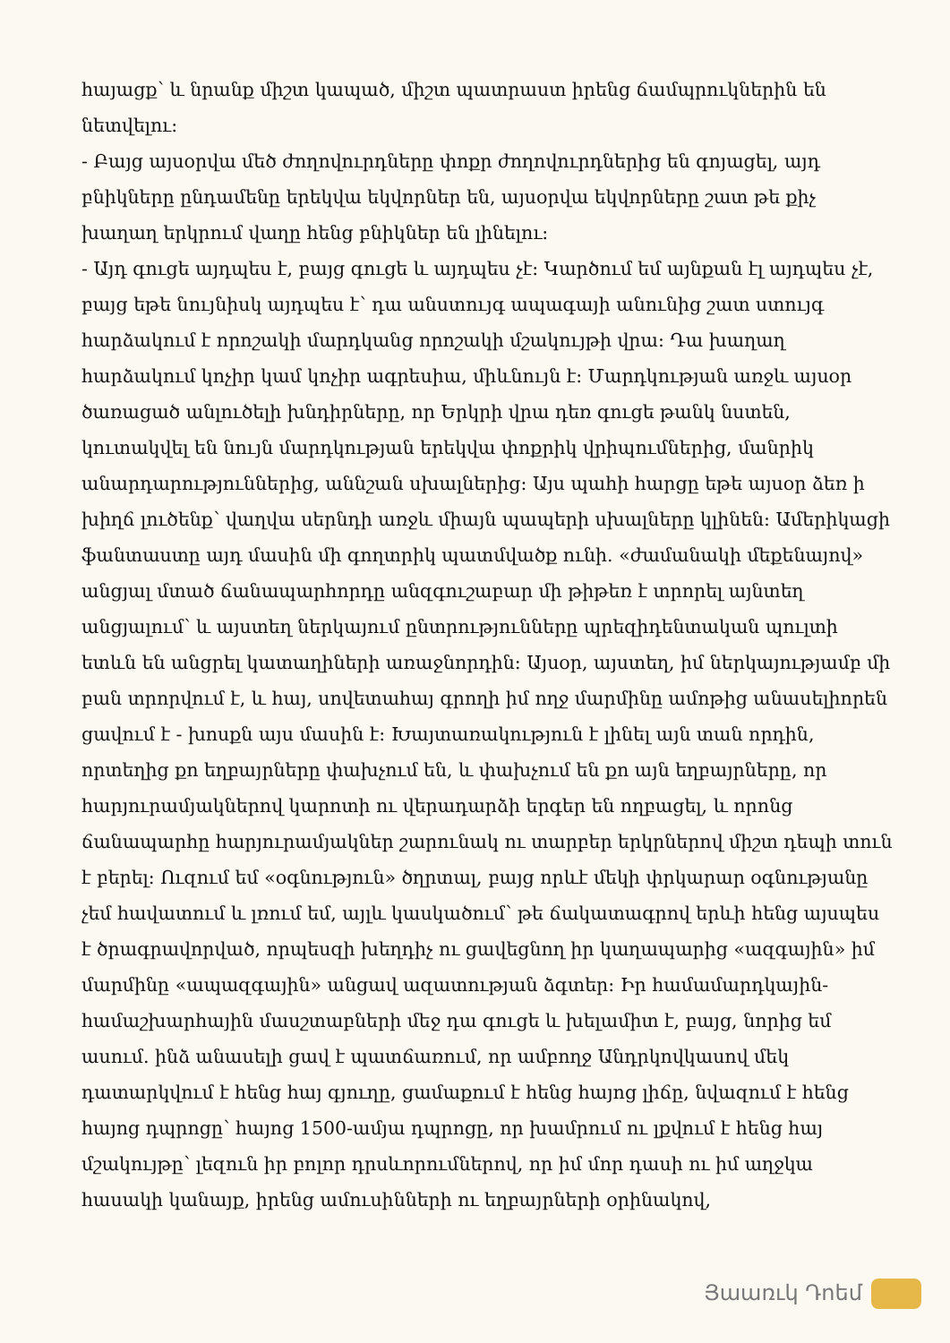հայացք՝ և նրանք միշտ կապած, միշտ պատրաստ իրենց ճամպրուկներին են նետվելու:
- Բայց այսօրվա մեծ ժողովուրդները փոքր ժողովուրդներից են գոյացել, այդ բնիկները ընդամենը երեկվա եկվորներ են, այսօրվա եկվորները շատ թե քիչ խաղաղ երկրում վաղը հենց բնիկներ են լինելու:
- Այդ գուցե այդպես է, բայց գուցե և այդպես չէ: Կարծում եմ այնքան էլ այդպես չէ, բայց եթե նույնիսկ այդպես է՝ դա անստույգ ապագայի անունից շատ ստույգ հարձակում է որոշակի մարդկանց որոշակի մշակույթի վրա: Դա խաղաղ հարձակում կոչիր կամ կոչիր ագրեսիա, միևնույն է: Մարդկության առջև այսօր ծառացած անլուծելի խնդիրները, որ Երկրի վրա դեռ գուցե թանկ նստեն, կուտակվել են նույն մարդկության երեկվա փոքրիկ վրիպումներից, մանրիկ անարդարություններից, աննշան սխալներից: Այս պահի հարցը եթե այսօր ձեռ ի խիղճ լուծենք՝ վաղվա սերնդի առջև միայն պապերի սխալները կլինեն: Ամերիկացի ֆանտաստը այդ մասին մի գողտրիկ պատմվածք ունի. «ժամանակի մեքենայով» անցյալ մտած ճանապարհորդը անզգուշաբար մի թիթեռ է տրորել այնտեղ անցյալում՝ և այստեղ ներկայում ընտրությունները պրեզիդենտական պուլտի ետևն են անցրել կատաղիների առաջնորդին: Այսօր, այստեղ, իմ ներկայությամբ մի բան տրորվում է, և հայ, սովետահայ գրողի իմ ողջ մարմինը ամոթից անասելիորեն ցավում է - խոսքն այս մասին է: Խայտառակություն է լինել այն տան որդին, որտեղից քո եղբայրները փախչում են, և փախչում են քո այն եղբայրները, որ հարյուրամյակներով կարոտի ու վերադարձի երգեր են ողբացել, և որոնց ճանապարհը հարյուրամյակներ շարունակ ու տարբեր երկրներով միշտ դեպի տուն է բերել: Ուզում եմ «օգնություն» ծղրտալ, բայց որևէ մեկի փրկարար օգնությանը չեմ հավատում և լռում եմ, այլև կասկածում՝ թե ճակատագրով երևի հենց այսպես է ծրագրավորված, որպեսզի խեղդիչ ու ցավեցնող իր կաղապարից «ազգային» իմ մարմինը «ապազգային» անցավ ազատության ձգտեր: Իր համամարդկային-համաշխարհային մասշտաբների մեջ դա գուցե և խելամիտ է, բայց, նորից եմ ասում. ինձ անասելի ցավ է պատճառում, որ ամբողջ Անդրկովկասով մեկ դատարկվում է հենց հայ գյուղը, ցամաքում է հենց հայոց լիճը, նվազում է հենց հայոց դպրոցը՝ հայոց 1500-ամյա դպրոցը, որ խամրում ու լքվում է հենց հայ մշակույթը՝ լեզուն իր բոլոր դրսևորումներով, որ իմ մոր դասի ու իմ աղջկա հասակի կանայք, իրենց ամուսինների ու եղբայրների օրինակով,
Յաառւկ Դոեմ